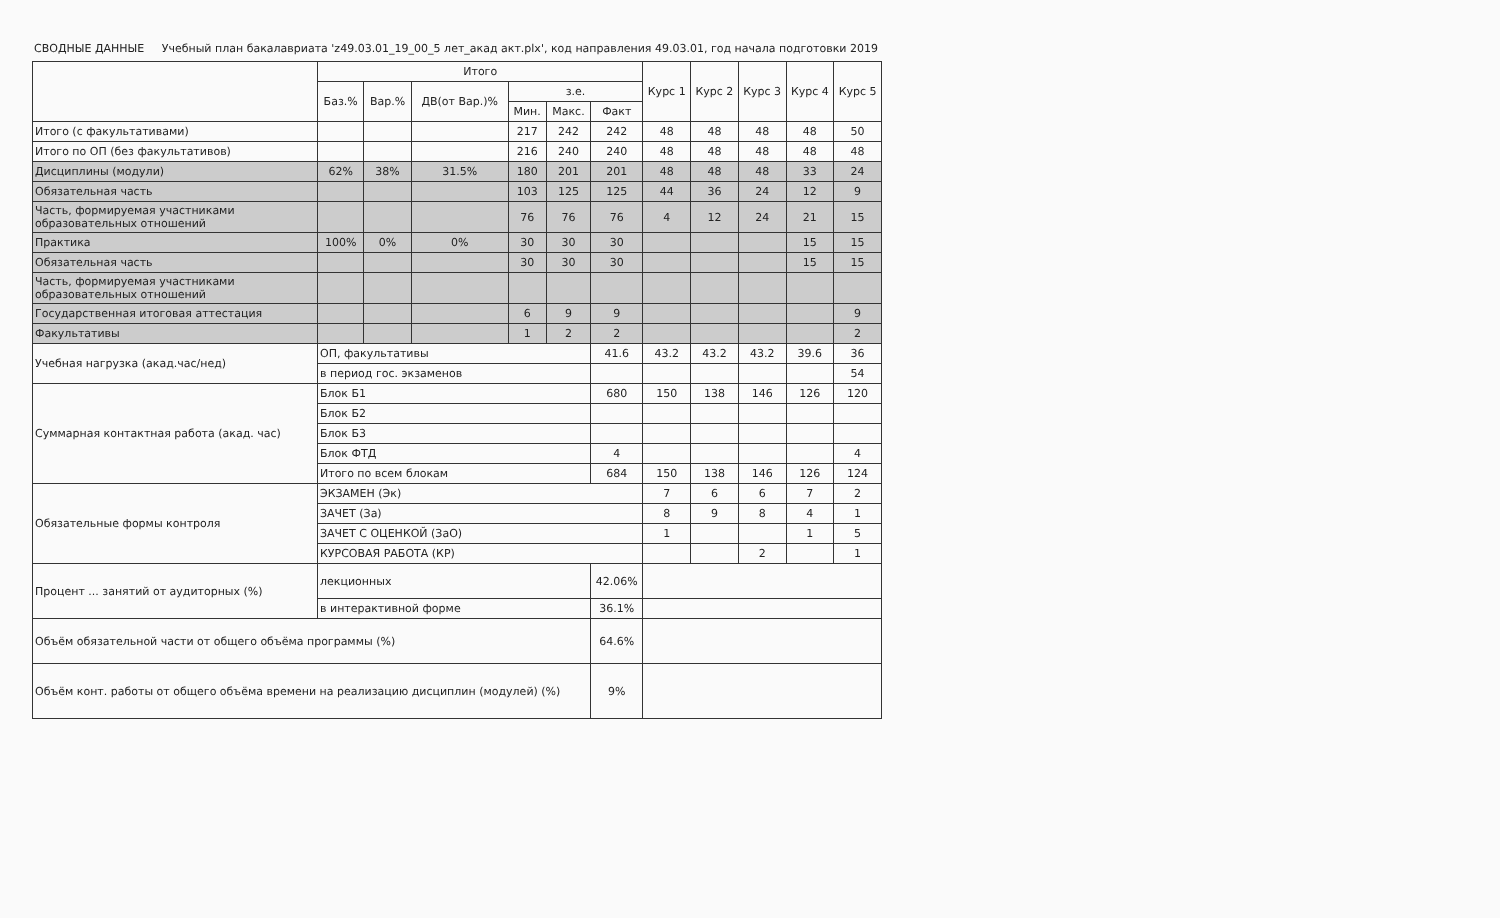СВОДНЫЕ ДАННЫЕ Учебный план бакалавриата 'z49.03.01_19_00_5 лет_акад акт.plx', код направления 49.03.01, год начала подготовки 2019
| | Итого | | | | | | Курс 1 | Курс 2 | Курс 3 | Курс 4 | Курс 5 |
| --- | --- | --- | --- | --- | --- | --- | --- | --- | --- | --- | --- |
| | Баз.% | Вар.% | ДВ(от Вар.)% | з.е. | | | | | | | |
| | | | | Мин. | Макс. | Факт | | | | | |
| Итого (с факультативами) | | | | 217 | 242 | 242 | 48 | 48 | 48 | 48 | 50 |
| Итого по ОП (без факультативов) | | | | 216 | 240 | 240 | 48 | 48 | 48 | 48 | 48 |
| Дисциплины (модули) | 62% | 38% | 31.5% | 180 | 201 | 201 | 48 | 48 | 48 | 33 | 24 |
| Обязательная часть | | | | 103 | 125 | 125 | 44 | 36 | 24 | 12 | 9 |
| Часть, формируемая участниками образовательных отношений | | | | 76 | 76 | 76 | 4 | 12 | 24 | 21 | 15 |
| Практика | 100% | 0% | 0% | 30 | 30 | 30 | | | | 15 | 15 |
| Обязательная часть | | | | 30 | 30 | 30 | | | | 15 | 15 |
| Часть, формируемая участниками образовательных отношений | | | | | | | | | | | |
| Государственная итоговая аттестация | | | | 6 | 9 | 9 | | | | | 9 |
| Факультативы | | | | 1 | 2 | 2 | | | | | 2 |
| Учебная нагрузка (акад.час/нед) | ОП, факультативы | | | | | 41.6 | 43.2 | 43.2 | 43.2 | 39.6 | 36 |
| | в период гос. экзаменов | | | | | | | | | | 54 |
| Суммарная контактная работа (акад. час) | Блок Б1 | | | | | 680 | 150 | 138 | 146 | 126 | 120 |
| | Блок Б2 | | | | | | | | | | |
| | Блок Б3 | | | | | | | | | | |
| | Блок ФТД | | | | | 4 | | | | | 4 |
| | Итого по всем блокам | | | | | 684 | 150 | 138 | 146 | 126 | 124 |
| Обязательные формы контроля | ЭКЗАМЕН (Эк) | | | | | | 7 | 6 | 6 | 7 | 2 |
| | ЗАЧЕТ (За) | | | | | | 8 | 9 | 8 | 4 | 1 |
| | ЗАЧЕТ С ОЦЕНКОЙ (ЗаО) | | | | | | 1 | | | 1 | 5 |
| | КУРСОВАЯ РАБОТА (КР) | | | | | | | | 2 | | 1 |
| Процент ... занятий от аудиторных (%) | лекционных | | | | | 42.06% | | | | | |
| | в интерактивной форме | | | | | 36.1% | | | | | |
| Объём обязательной части от общего объёма программы (%) | | | | | | 64.6% | | | | | |
| Объём конт. работы от общего объёма времени на реализацию дисциплин (модулей) (%) | | | | | | 9% | | | | | |